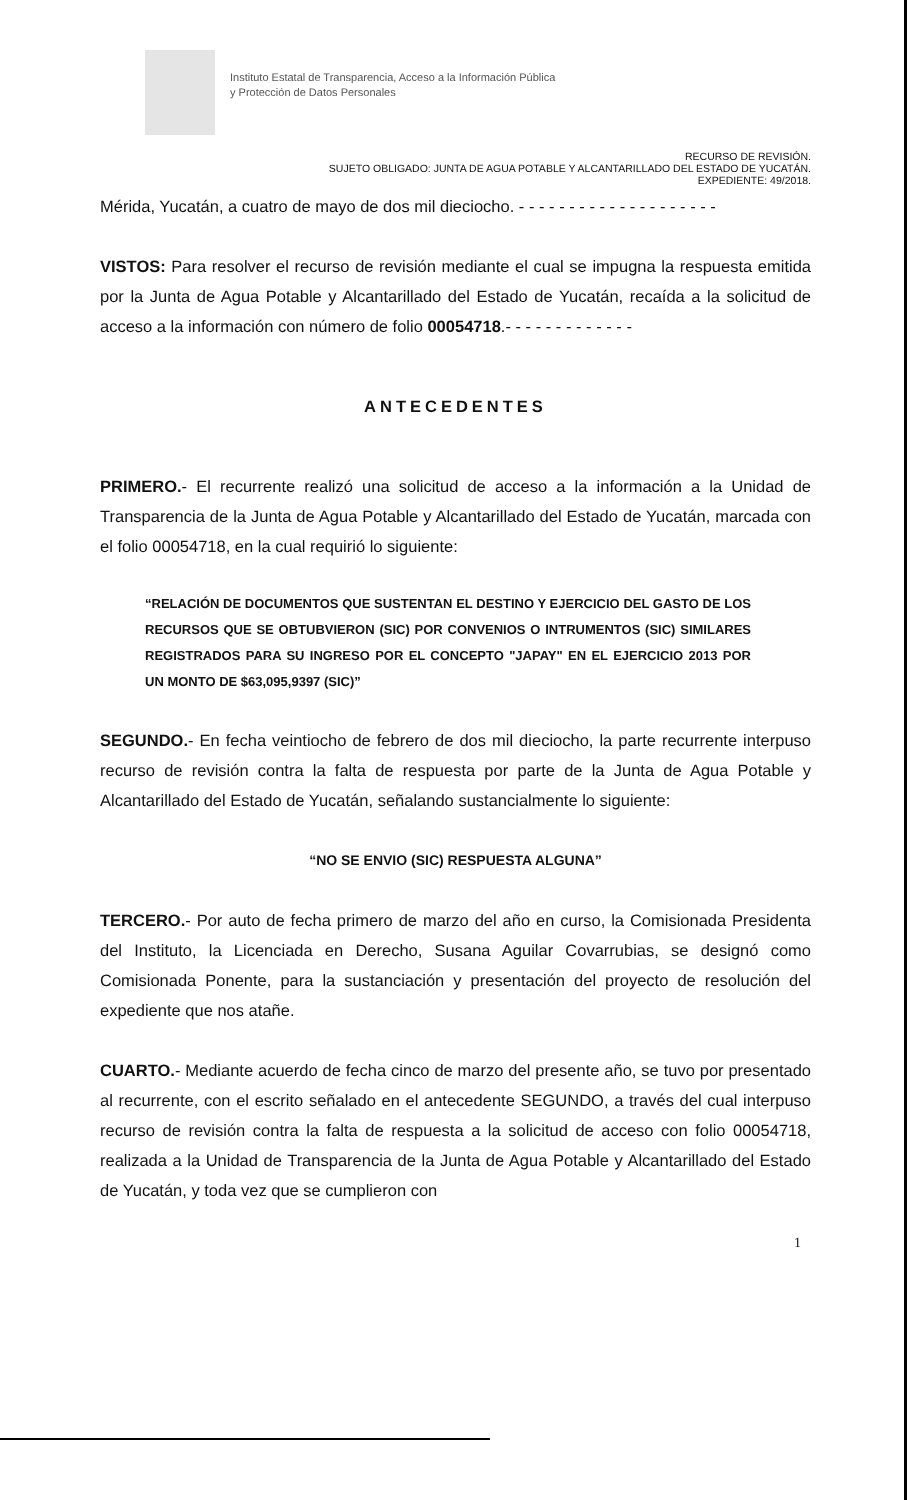Instituto Estatal de Transparencia, Acceso a la Información Pública
y Protección de Datos Personales
RECURSO DE REVISIÓN.
SUJETO OBLIGADO: JUNTA DE AGUA POTABLE Y ALCANTARILLADO DEL ESTADO DE YUCATÁN.
EXPEDIENTE: 49/2018.
Mérida, Yucatán, a cuatro de mayo de dos mil dieciocho. - - - - - - - - - - - - - - - - - - - -
VISTOS: Para resolver el recurso de revisión mediante el cual se impugna la respuesta emitida por la Junta de Agua Potable y Alcantarillado del Estado de Yucatán, recaída a la solicitud de acceso a la información con número de folio 00054718.- - - - - - - - - - - - -
ANTECEDENTES
PRIMERO.- El recurrente realizó una solicitud de acceso a la información a la Unidad de Transparencia de la Junta de Agua Potable y Alcantarillado del Estado de Yucatán, marcada con el folio 00054718, en la cual requirió lo siguiente:
“RELACIÓN DE DOCUMENTOS QUE SUSTENTAN EL DESTINO Y EJERCICIO DEL GASTO DE LOS RECURSOS QUE SE OBTUBVIERON (SIC) POR CONVENIOS O INTRUMENTOS (SIC) SIMILARES REGISTRADOS PARA SU INGRESO POR EL CONCEPTO "JAPAY" EN EL EJERCICIO 2013 POR UN MONTO DE $63,095,9397 (SIC)”
SEGUNDO.- En fecha veintiocho de febrero de dos mil dieciocho, la parte recurrente interpuso recurso de revisión contra la falta de respuesta por parte de la Junta de Agua Potable y Alcantarillado del Estado de Yucatán, señalando sustancialmente lo siguiente:
“NO SE ENVIO (SIC) RESPUESTA ALGUNA”
TERCERO.- Por auto de fecha primero de marzo del año en curso, la Comisionada Presidenta del Instituto, la Licenciada en Derecho, Susana Aguilar Covarrubias, se designó como Comisionada Ponente, para la sustanciación y presentación del proyecto de resolución del expediente que nos atañe.
CUARTO.- Mediante acuerdo de fecha cinco de marzo del presente año, se tuvo por presentado al recurrente, con el escrito señalado en el antecedente SEGUNDO, a través del cual interpuso recurso de revisión contra la falta de respuesta a la solicitud de acceso con folio 00054718, realizada a la Unidad de Transparencia de la Junta de Agua Potable y Alcantarillado del Estado de Yucatán, y toda vez que se cumplieron con
1